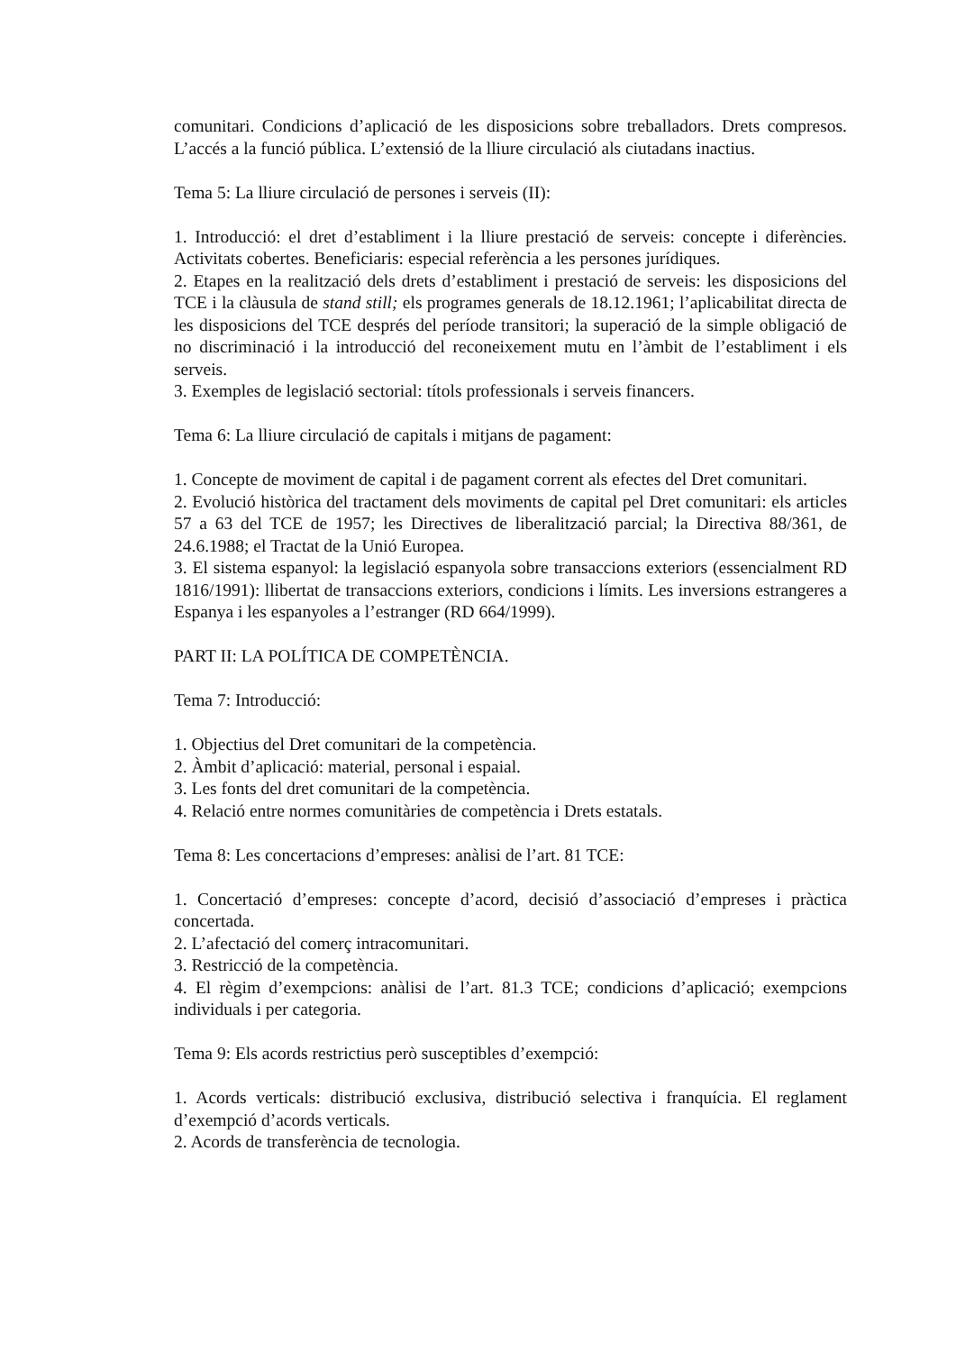comunitari. Condicions d’aplicació de les disposicions sobre treballadors. Drets compresos. L’accés a la funció pública. L’extensió de la lliure circulació als ciutadans inactius.
Tema 5: La lliure circulació de persones i serveis (II):
1. Introducció: el dret d’establiment i la lliure prestació de serveis: concepte i diferències. Activitats cobertes. Beneficiaris: especial referència a les persones jurídiques.
2. Etapes en la realització dels drets d’establiment i prestació de serveis: les disposicions del TCE i la clàusula de stand still; els programes generals de 18.12.1961; l’aplicabilitat directa de les disposicions del TCE després del període transitori; la superació de la simple obligació de no discriminació i la introducció del reconeixement mutu en l’àmbit de l’establiment i els serveis.
3. Exemples de legislació sectorial: títols professionals i serveis financers.
Tema 6: La lliure circulació de capitals i mitjans de pagament:
1. Concepte de moviment de capital i de pagament corrent als efectes del Dret comunitari.
2. Evolució històrica del tractament dels moviments de capital pel Dret comunitari: els articles 57 a 63 del TCE de 1957; les Directives de liberalització parcial; la Directiva 88/361, de 24.6.1988; el Tractat de la Unió Europea.
3. El sistema espanyol: la legislació espanyola sobre transaccions exteriors (essencialment RD 1816/1991): llibertat de transaccions exteriors, condicions i límits. Les inversions estrangeres a Espanya i les espanyoles a l’estranger (RD 664/1999).
PART II: LA POLÍTICA DE COMPETÈNCIA.
Tema 7: Introducció:
1. Objectius del Dret comunitari de la competència.
2. Àmbit d’aplicació: material, personal i espaial.
3. Les fonts del dret comunitari de la competència.
4. Relació entre normes comunitàries de competència i Drets estatals.
Tema 8: Les concertacions d’empreses: anàlisi de l’art. 81 TCE:
1. Concertació d’empreses: concepte d’acord, decisió d’associació d’empreses i pràctica concertada.
2. L’afectació del comerç intracomunitari.
3. Restricció de la competència.
4. El règim d’exempcions: anàlisi de l’art. 81.3 TCE; condicions d’aplicació; exempcions individuals i per categoria.
Tema 9: Els acords restrictius però susceptibles d’exempció:
1. Acords verticals: distribució exclusiva, distribució selectiva i franquícia. El reglament d’exempció d’acords verticals.
2. Acords de transferència de tecnologia.